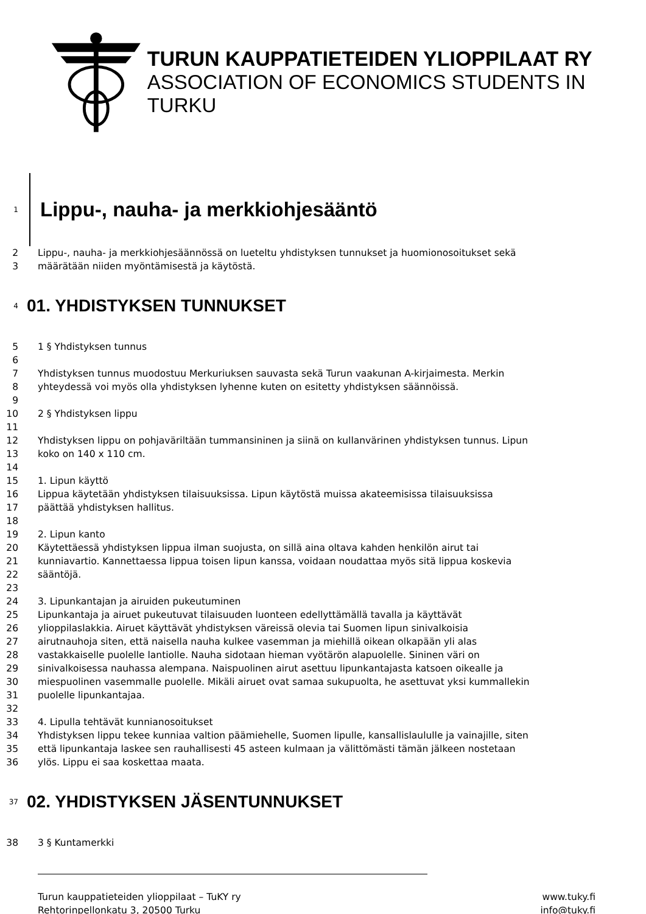TURUN KAUPPATIETEIDEN YLIOPPILAAT RY
ASSOCIATION OF ECONOMICS STUDENTS IN TURKU
1 Lippu-, nauha- ja merkkiohjesääntö
2 Lippu-, nauha- ja merkkiohjesäännössä on lueteltu yhdistyksen tunnukset ja huomionosoitukset sekä
3 määrätään niiden myöntämisestä ja käytöstä.
4 01. YHDISTYKSEN TUNNUKSET
5 1 § Yhdistyksen tunnus
6
7 Yhdistyksen tunnus muodostuu Merkuriuksen sauvasta sekä Turun vaakunan A-kirjaimesta. Merkin
8 yhteydessä voi myös olla yhdistyksen lyhenne kuten on esitetty yhdistyksen säännöissä.
9
10 2 § Yhdistyksen lippu
11
12 Yhdistyksen lippu on pohjaväriltään tummansininen ja siinä on kullanvärinen yhdistyksen tunnus. Lipun
13 koko on 140 x 110 cm.
14
15 1. Lipun käyttö
16 Lippua käytetään yhdistyksen tilaisuuksissa. Lipun käytöstä muissa akateemisissa tilaisuuksissa
17 päättää yhdistyksen hallitus.
18
19 2. Lipun kanto
20 Käytettäessä yhdistyksen lippua ilman suojusta, on sillä aina oltava kahden henkilön airut tai
21 kunniavartio. Kannettaessa lippua toisen lipun kanssa, voidaan noudattaa myös sitä lippua koskevia
22 sääntöjä.
23
24 3. Lipunkantajan ja airuiden pukeutuminen
25 Lipunkantaja ja airuet pukeutuvat tilaisuuden luonteen edellyttämällä tavalla ja käyttävät
26 ylioppilaslakkia. Airuet käyttävät yhdistyksen väreissä olevia tai Suomen lipun sinivalkoisia
27 airutnauhoja siten, että naisella nauha kulkee vasemman ja miehillä oikean olkapään yli alas
28 vastakkaiselle puolelle lantiolle. Nauha sidotaan hieman vyötärön alapuolelle. Sininen väri on
29 sinivalkoisessa nauhassa alempana. Naispuolinen airut asettuu lipunkantajasta katsoen oikealle ja
30 miespuolinen vasemmalle puolelle. Mikäli airuet ovat samaa sukupuolta, he asettuvat yksi kummallekin
31 puolelle lipunkantajaa.
32
33 4. Lipulla tehtävät kunnianosoitukset
34 Yhdistyksen lippu tekee kunniaa valtion päämiehelle, Suomen lipulle, kansallislaululle ja vainajille, siten
35 että lipunkantaja laskee sen rauhallisesti 45 asteen kulmaan ja välittömästi tämän jälkeen nostetaan
36 ylös. Lippu ei saa koskettaa maata.
37 02. YHDISTYKSEN JÄSENTUNNUKSET
38 3 § Kuntamerkki
Turun kauppatieteiden ylioppilaat – TuKY ry www.tuky.fi
Rehtorinpellonkatu 3, 20500 Turku info@tuky.fi